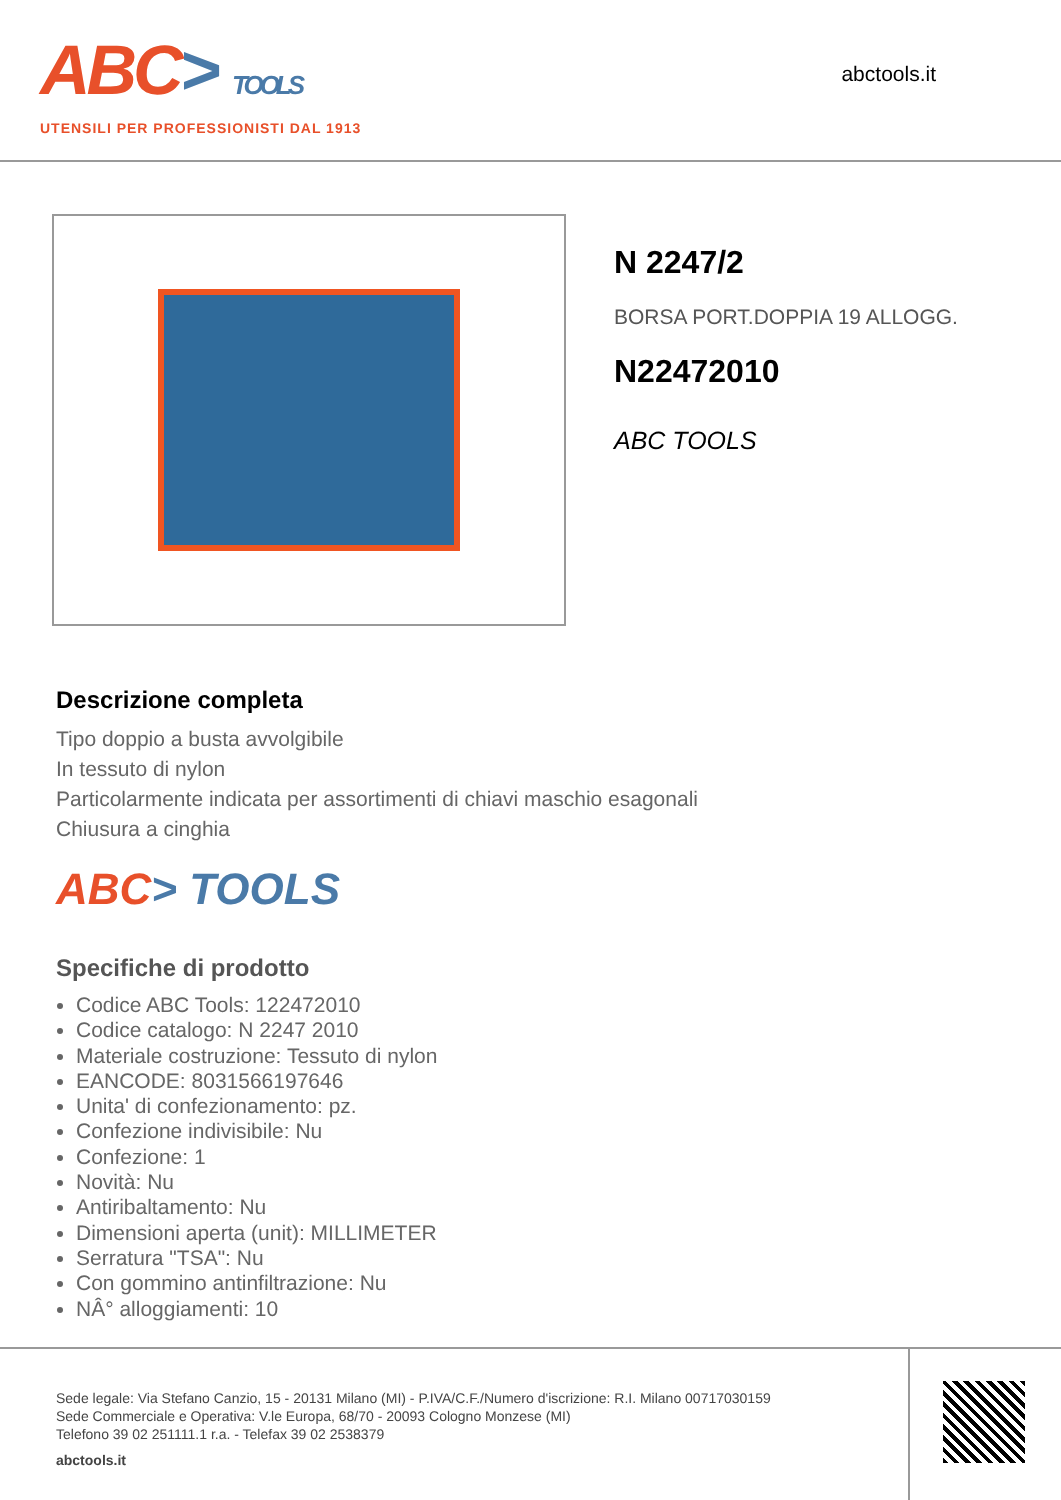ABC> TOOLS
UTENSILI PER PROFESSIONISTI DAL 1913
abctools.it
N 2247/2
BORSA PORT.DOPPIA 19 ALLOGG.
N22472010
ABC TOOLS
Descrizione completa
Tipo doppio a busta avvolgibile
In tessuto di nylon
Particolarmente indicata per assortimenti di chiavi maschio esagonali
Chiusura a cinghia
ABC> TOOLS
Specifiche di prodotto
Codice ABC Tools: 122472010
Codice catalogo: N 2247 2010
Materiale costruzione: Tessuto di nylon
EANCODE: 8031566197646
Unita' di confezionamento: pz.
Confezione indivisibile: Nu
Confezione: 1
Novità: Nu
Antiribaltamento: Nu
Dimensioni aperta (unit): MILLIMETER
Serratura "TSA": Nu
Con gommino antinfiltrazione: Nu
NÂ° alloggiamenti: 10
Sede legale: Via Stefano Canzio, 15 - 20131 Milano (MI) - P.IVA/C.F./Numero d'iscrizione: R.I. Milano 00717030159
Sede Commerciale e Operativa: V.le Europa, 68/70 - 20093 Cologno Monzese (MI)
Telefono 39 02 251111.1 r.a. - Telefax 39 02 2538379
abctools.it